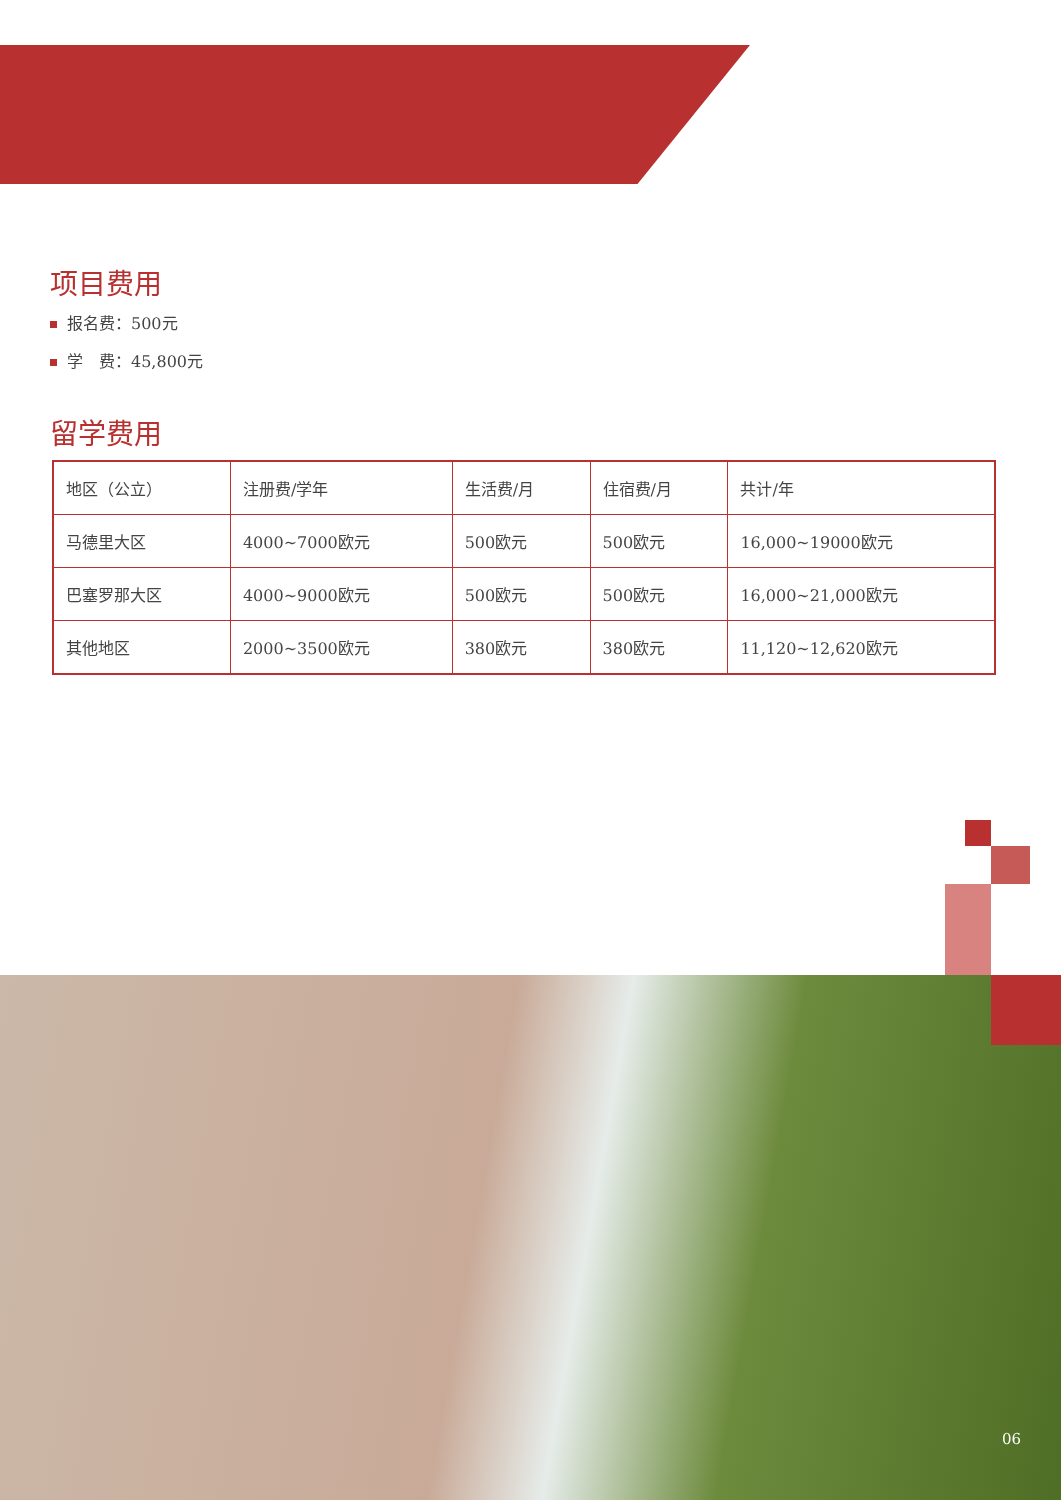项目费用
报名费：500元
学　费：45,800元
留学费用
| 地区（公立） | 注册费/学年 | 生活费/月 | 住宿费/月 | 共计/年 |
| 马德里大区 | 4000~7000欧元 | 500欧元 | 500欧元 | 16,000~19000欧元 |
| 巴塞罗那大区 | 4000~9000欧元 | 500欧元 | 500欧元 | 16,000~21,000欧元 |
| 其他地区 | 2000~3500欧元 | 380欧元 | 380欧元 | 11,120~12,620欧元 |
06